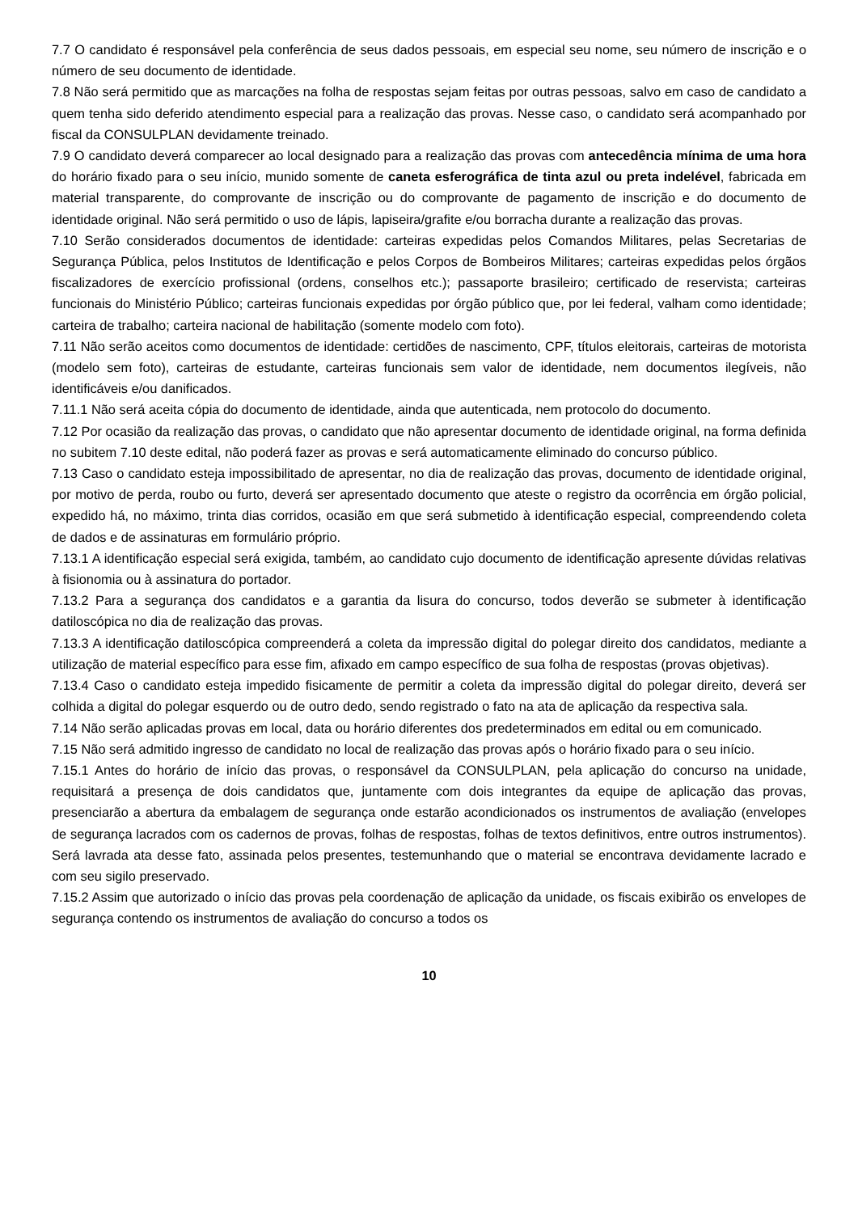7.7 O candidato é responsável pela conferência de seus dados pessoais, em especial seu nome, seu número de inscrição e o número de seu documento de identidade.
7.8 Não será permitido que as marcações na folha de respostas sejam feitas por outras pessoas, salvo em caso de candidato a quem tenha sido deferido atendimento especial para a realização das provas. Nesse caso, o candidato será acompanhado por fiscal da CONSULPLAN devidamente treinado.
7.9 O candidato deverá comparecer ao local designado para a realização das provas com antecedência mínima de uma hora do horário fixado para o seu início, munido somente de caneta esferográfica de tinta azul ou preta indelével, fabricada em material transparente, do comprovante de inscrição ou do comprovante de pagamento de inscrição e do documento de identidade original. Não será permitido o uso de lápis, lapiseira/grafite e/ou borracha durante a realização das provas.
7.10 Serão considerados documentos de identidade: carteiras expedidas pelos Comandos Militares, pelas Secretarias de Segurança Pública, pelos Institutos de Identificação e pelos Corpos de Bombeiros Militares; carteiras expedidas pelos órgãos fiscalizadores de exercício profissional (ordens, conselhos etc.); passaporte brasileiro; certificado de reservista; carteiras funcionais do Ministério Público; carteiras funcionais expedidas por órgão público que, por lei federal, valham como identidade; carteira de trabalho; carteira nacional de habilitação (somente modelo com foto).
7.11 Não serão aceitos como documentos de identidade: certidões de nascimento, CPF, títulos eleitorais, carteiras de motorista (modelo sem foto), carteiras de estudante, carteiras funcionais sem valor de identidade, nem documentos ilegíveis, não identificáveis e/ou danificados.
7.11.1 Não será aceita cópia do documento de identidade, ainda que autenticada, nem protocolo do documento.
7.12 Por ocasião da realização das provas, o candidato que não apresentar documento de identidade original, na forma definida no subitem 7.10 deste edital, não poderá fazer as provas e será automaticamente eliminado do concurso público.
7.13 Caso o candidato esteja impossibilitado de apresentar, no dia de realização das provas, documento de identidade original, por motivo de perda, roubo ou furto, deverá ser apresentado documento que ateste o registro da ocorrência em órgão policial, expedido há, no máximo, trinta dias corridos, ocasião em que será submetido à identificação especial, compreendendo coleta de dados e de assinaturas em formulário próprio.
7.13.1 A identificação especial será exigida, também, ao candidato cujo documento de identificação apresente dúvidas relativas à fisionomia ou à assinatura do portador.
7.13.2 Para a segurança dos candidatos e a garantia da lisura do concurso, todos deverão se submeter à identificação datiloscópica no dia de realização das provas.
7.13.3 A identificação datiloscópica compreenderá a coleta da impressão digital do polegar direito dos candidatos, mediante a utilização de material específico para esse fim, afixado em campo específico de sua folha de respostas (provas objetivas).
7.13.4 Caso o candidato esteja impedido fisicamente de permitir a coleta da impressão digital do polegar direito, deverá ser colhida a digital do polegar esquerdo ou de outro dedo, sendo registrado o fato na ata de aplicação da respectiva sala.
7.14 Não serão aplicadas provas em local, data ou horário diferentes dos predeterminados em edital ou em comunicado.
7.15 Não será admitido ingresso de candidato no local de realização das provas após o horário fixado para o seu início.
7.15.1 Antes do horário de início das provas, o responsável da CONSULPLAN, pela aplicação do concurso na unidade, requisitará a presença de dois candidatos que, juntamente com dois integrantes da equipe de aplicação das provas, presenciarão a abertura da embalagem de segurança onde estarão acondicionados os instrumentos de avaliação (envelopes de segurança lacrados com os cadernos de provas, folhas de respostas, folhas de textos definitivos, entre outros instrumentos). Será lavrada ata desse fato, assinada pelos presentes, testemunhando que o material se encontrava devidamente lacrado e com seu sigilo preservado.
7.15.2 Assim que autorizado o início das provas pela coordenação de aplicação da unidade, os fiscais exibirão os envelopes de segurança contendo os instrumentos de avaliação do concurso a todos os
10